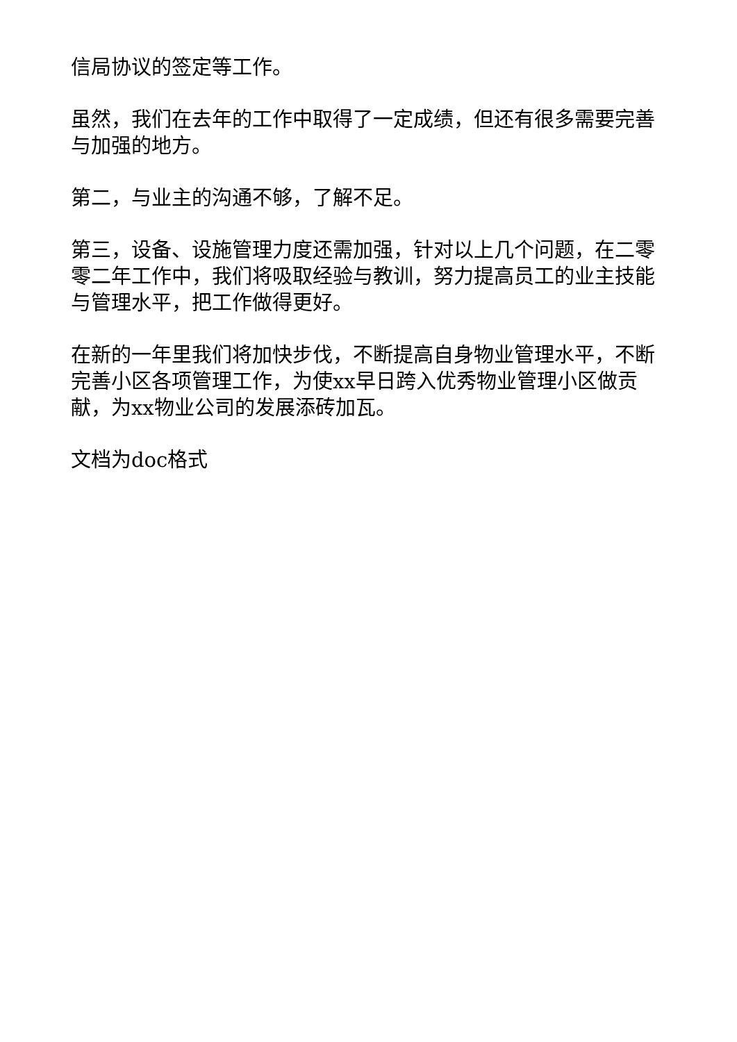信局协议的签定等工作。
虽然，我们在去年的工作中取得了一定成绩，但还有很多需要完善与加强的地方。
第二，与业主的沟通不够，了解不足。
第三，设备、设施管理力度还需加强，针对以上几个问题，在二零零二年工作中，我们将吸取经验与教训，努力提高员工的业主技能与管理水平，把工作做得更好。
在新的一年里我们将加快步伐，不断提高自身物业管理水平，不断完善小区各项管理工作，为使xx早日跨入优秀物业管理小区做贡献，为xx物业公司的发展添砖加瓦。
文档为doc格式